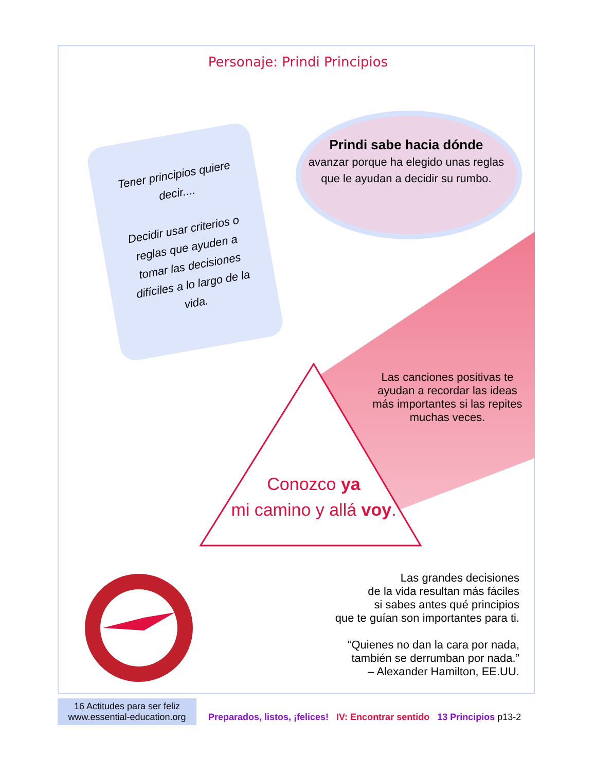Personaje: Prindi Principios
Tener principios quiere decir....
Decidir usar criterios o reglas que ayuden a tomar las decisiones difíciles a lo largo de la vida.
Prindi sabe hacia dónde
avanzar porque ha elegido unas reglas que le ayudan a decidir su rumbo.
Las canciones positivas te ayudan a recordar las ideas más importantes si las repites muchas veces.
Conozco ya
mi camino y allá voy.
Las grandes decisiones
de la vida resultan más fáciles
si sabes antes qué principios
que te guían son importantes para ti.
“Quienes no dan la cara por nada,
también se derrumban por nada.”
– Alexander Hamilton, EE.UU.
16 Actitudes para ser feliz
www.essential-education.org
Preparados, listos, ¡felices! IV: Encontrar sentido 13 Principios p13-2